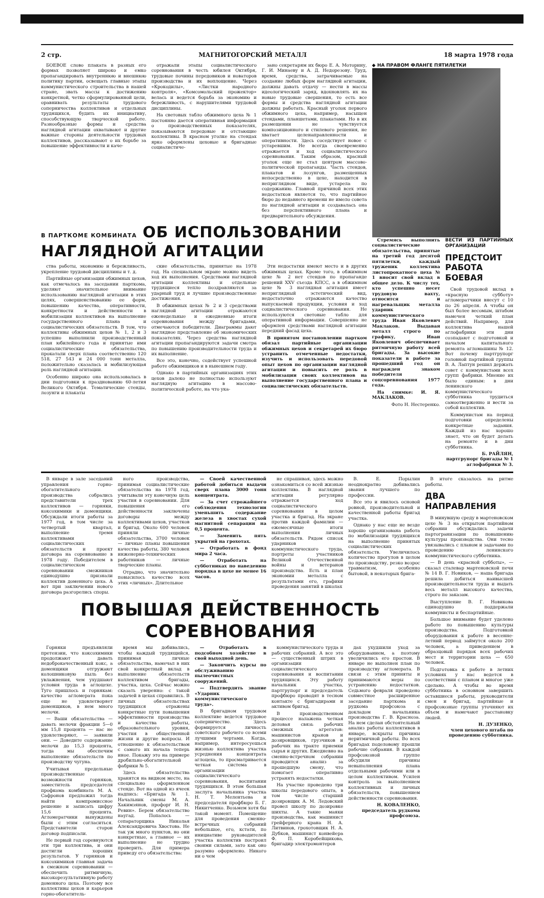2 стр. МАГНИТОГОРСКИЙ МЕТАЛЛ 18 марта 1978 года
БОЕВОЕ слово плаката в разных его формах позволяет широко и емко пропагандировать внутреннюю и внешнюю политику партии, освещать главные этапы коммунистического строительства в нашей стране, звать массы к достижению конкретной, четко сформулированной цели, оравнивать результаты трудового соперничества коллективов и отдельных трудящихся, будить их инициативу, способствующую творческой работе. Разнообразные формы и средства наглядной агитации охватывают и другие важные стороны деятельности трудовых коллективов, рассказывают о их борьбе за повышение эффективности и каче-
отражали этапы социалистического соревнования в честь юбилея Октября, трудовые почины передовиков и новаторов производства и их воплощение. Через «Крокодилы», «Листки народного контроля», «Комсомольский прожектор» велась и ведется борьба за экономию и бережливость, с нарушителями трудовой дисциплины.
На световых табло обжимного цеха № 1 постоянно дается оперативная информация о производственных показателях, показываются передовые и отстающие коллективы. В красном уголке на стендах ярко оформлены цеховые и бригадные социалистиче-
зано секретарям их бюро Е. А. Моторину, Г. И. Минаеву и А. Д. Недорезову. Труд, время, средства, затрачиваемые на создание любых форм наглядной агитации, должны давать отдачу — нести в массы идеологический заряд, вдохновлять их на новые трудовые свершения, то есть все формы и средства наглядной агитации должны работать. Красный уголок первого обжимного цеха, например, насыщен стендами, планшетами, плакатами. Но в их размещении не чувствуется композиционного и стилевого решения, не хватает целенаправленности и оперативности. Здесь соседствует новое с устаревшим. Не всегда своевременно отражается и ход социалистического соревнования. Таким образом, красный уголок еще не стал центром массово-политической пропаганды. Часть стендов, плакатов и лозунгов, размещенных непосредственно в цехе, находится в непригл­ядном виде, устарела по содержанию. Главной причиной всех этих недостатков является то, что партийное бюро до недавнего времени не имело совета по наглядной агитации и создавалась она без перспективного плана и предварительного обсуждения.
В ПАРТКОМЕ КОМБИНАТА ОБ ИСПОЛЬЗОВАНИИ
НАГЛЯДНОЙ АГИТАЦИИ
ства работы, экономию и бережливость, укрепление трудовой дисциплины и т. д.
Партийные организации обжимных цехов, как отмечалось на заседании парткома, уделяют значительное внимание использованию наглядной агитации в этих целях, совершенствованию ее форм, повышению качества, оперативности, конкретности и действенности в мобилизации коллективов на выполнение государственного плана и социалистических обязательств. В том, что коллективы обжимных цехов № 1, 2 и 3 успешно выполнили производственный план юбилейного года и принятые ими социалистические обязательства, прокатали сверх плана соответственно 120 518, 27 543 и 24 000 тонн металла, положительно сказалась и мобилизующая роль наглядной агитации.
Особенно широко она использовалась в дни подготовки к празднованию 60-летия Великого Октября. Тематические стенды, лозунги и плакаты
ские обязательства, принятые на 1978 год. На специальном экране можно видеть ход их выполнения. Средствами наглядной агитации коллективы и отдельные трудящиеся тепло поздравляются за ударный труд и лучшие производственные достижения.
В обжимных цехах № 2 и 3 средствами наглядной агитации отражаются еженедельные и ежедневные итоги соревнования между бригадами, отмечаются победители. Диаграммы дают наглядное представление об экономических показателях. Через средства наглядной агитации пропагандируются задачи смотра по повышению производительности труда и их выполнение.
Все это, конечно, содействует успешной работе обжимщиков и в нынешнем году.
Однако в партийных организациях этих цехов далеко не полностью используют наглядную агитацию в массово-политической работе, на что ука-
Эти недостатки имеют место и в других обжимных цехах. Кроме того, в обжимном цехе № 2 нет стендов по пропаганде решений XXV съезда КПСС, а в обжимном цехе № 3 наглядная агитация имеет непригл­ядный эстетический вид, недостаточно отражаются качество выпускаемой продукции, условия и ход социалистического соревнования. Не используются световые табло для оперативной информации. Совершенно не оформлен средствами наглядной агитации передний фасад цеха.
В принятом постановлении партком обязал партийные организации обжимных цехов и секретарей их бюро устранить отмеченные недостатки, изучить и использовать передовой опыт цехов по организации наглядной агитации и повысить ее роль в мобилизации своих коллективов на выполнение государственного плана и социалистических обязательств.
◆ НА ПРАВОМ ФЛАНГЕ ПЯТИЛЕТКИ
Стремясь выполнить социалистические обязательства, принятые на третий год десятой пятилетки, каждый труженик коллектива листопрокатного цеха № 1 вносит свой вклад в общее дело. К числу тех, кто успешно несет трудовую вахту, относится и нагревальщик металла ударник коммунистического труда Иван Яковлевич Маклаков. Выдавая металл строго по графику, Иван Яковлевич обеспечивает ритмичную работу всей бригады. За высокие показатели в работе за прошедший год он награжден знаком победителя соцсоревнования 1977 года.
На снимке: И. Я. МАКЛАКОВ.
Фото Н. Нестеренко.
ВЕСТИ ИЗ ПАРТИЙНЫХ ОРГАНИЗАЦИЙ
ПРЕДСТОИТ РАБОТА БОЕВАЯ
Свой трудовой вклад в «красную субботу» агломератчики внесут с 10 по 26 апреля. А чтобы он был более весомым, штабом намечен четкий план действий. Например, для коллектива нашей аглофабрики эти дни созпадают с подготовкой и началом капитального ремонта агломашины № 12. Вот почему партгрупорг головной партийной группы В. А. Лаптун решил держать совет с коммунистами всех групп фабрики. Мнение их было единым: в дни ленинского коммунистического субботника трудиться самоотверженно и вести за собой коллектив.
Коммунистам на период подготовки определены конкретные задания. Каждый из нас хорошо знает, что он будет делать на ремонте и в дни субботника.
Б. РАЙЛЯН,
партгрупорг бригады № 1 аглофабрики № 3.
В январе в зале заседаний управления горно-обогатительного производства собрались представители трех коллективов — горняки, коксохимики и доменщики. Обсуждали итоги работы за 1977 год, в том числе за четвертый квартал, выполнение тремя коллективами социалистических обязательств и проект договора на соревнование в 1978 году. Победителем в социалистическом соревновании смежников единодушно признали коллектив доменного цеха. А вот при заключении нового договора разгорелись споры.
ного производства, принимая социалистические обязательства на 1978 год, учитывали эту конечную цель участия в соревновании. Для повышения его действенности заключены договоры между коллективами цехов, участков и бригад. Около 600 человек приняли личные обязательства, 3700 человек — личные планы повышения качества работы, 380 человек инженерно-технических работников — личные творческие планы.
Отрадно, что значительно повысилось качество всех этих «личных». Длительное
— Своей качественной работой добиться выдачи сверх плана 3000 тонн концентрата.
— За счет строжайшего соблюдения технологии уменьшить содержание железа в хвостах сухой магнитной сепарации на 0,5 процента.
— Заменить пять укрытий на грохотах.
— Отработать в фонд мира 2 часа.
— Отработать на субботниках по наведению порядка в цехе не менее 16 часов.
не спрашивая, здесь можно ознакомиться со всей жизнью коллектива. В наглядной агитации регулярно отражается ход социалистического соревнования в целом участка и бригад. На экране против каждой фамилии — ежемесячные итоги выполнения личных обязательств. Рядом список ударников коммунистического труда, портреты участников Великой Отечественной войны и ветеранов производства. Есть и план экономии металла с результатами его, графики проведения занятий в школах
В. Е. Порылин неоднократно добивались звания лучшего по профессии.
Все это и явилось основой ровной, производительной и качественной работы бригад участка.
Однако у нас еще не везде хорошо организована работа по мобилизации трудящихся на выполнение принятых социалистических обязательств. Увеличилось количество прогулов в целом по производству, резко возрос травматизм, особенно бытовой, в некоторых брига-
ПОВЫШАЯ ДЕЙСТВЕННОСТЬ СОРЕВНОВАНИЯ
Горняки предъявляли претензии, что коксохимики продолжают давать недоброкачественный кокс, а доменщики отгружают колошниковую пыль без увлажнения, чем ухудшают условия труда в аглоцехе. Туго пришлось и горнякам: качество агломерата пока еще не удовлетворяет доменщиков, в нем много мелочи.
— Ваши обязательства — давать мелочи фракции 5—0 мм 15,8 процента — нас не удовлетворяют, — заявили они. — Доведите содержание мелочи до 15,3 процента, тогда мы обеспечим выполнение обязательств по производству чугуна.
Учитывая предельные производственные возможности горняков, заместитель председателя профкома комбината М. А. Сафронов предложил тогда найти компромиссное решение и записать цифру 15,6 процента. Агломератчики вынуждены были с этим согласиться. Представители сторон договор подписали.
Не первый год соревнуются эти три коллектива, и они достигли хороших результатов. У горняков и коксохимиков главная задача в смежном соревновании — обеспечить ритмичную, высокорезультативную работу доменного цеха. Поэтому все коллективы цехов и карьеров горно-обогатитель-
время мы добивались, чтобы каждый трудящийся, принимая личные обязательства, намечал в них свой конкретный вклад в выполнение обязательств коллективом бригады, участка, цеха. Сейчас можно сказать уверенно: с такой задачей в цехах справились. В личных обязательствах трудящихся отражены конкретные пути повышения эффективности производства и качества работы, образовательного уровня, участия в общественной жизни и другие вопросы. И отношение к обязательствам с самого их начала теперь иное. Покажу это на примере дробильно-обогатительной фабрики № 5.
Здесь обязательства хранятся на видном месте, на специально оформленном стенде. Вот на одной из ячеек надпись: «Бригада № 1. Начальник смены М. А. Хакимзянов, профорг И. Н. Ревин». Берем обязательство наугад. Попалось — сепараторщика Николая Александровича Хвостова. Не так уж много пунктов, но они конкретные, а главное — их выполнение не трудно проверить. Для примера приведу его обязательства:
— Отработать в подсобном хозяйстве в свой выходной день.
— Закончить курсы по обслуживанию пылеочистных сооружений.
— Подтвердить звание «Ударник коммунистического труда».
В бригадном трудовом коллективе ведется трудовое соперничество. Здесь формируется личность советского рабочего со всеми лучшими чертами. Когда, например, интересуешься жизнью коллектива участка усреднения концентрата аглоцеха, то просматривается четкая система в организации социалистического соревнования, воспитании трудящихся. В этом большая заслуга начальника участка Н. Т. Мелентьева и председателя профбюро Б. Г. Никитченко. Возьмем хотя бы такой момент. Помещение для проведения сменно-встречных собраний небольшое, его, кстати, по инициативе руководителей участка коллектив построил своими силами, зато как оно разумно оформлено. Никого ни о чем
коммунистического труда и рабочих собраний. А все это — существенный штрих в организации социалистического соревнования и воспитании трудящихся. Эту работу начальник участка, партгрупорг и председатель профбюро проводят в тесном контакте с бригадирами и активом бригад.
В производственном процессе налажена четкая деловая связь рабочих смежных агрегатов: машинистов кранов и дозировщиков, грузчиков и рабочих на тракте приемки сырья и других. Ежедневно на сменно-встречном собрании проводится анализ за прошедшую смену, что помогает оперативно устранять недостатки.
На участке проведено три школы передового опыта, в том числе старший дозировщик А. М. Ледовский провел школу по дозировке шихты. А такие маяки производства, как машинист грейферного крана Н. А. Литвинов, грохотовщик Н. А. Дубков, машинист конвейера Ф. П. Коробейщикова, бригадир электромонтеров
дах ухудшили уход за оборудованием, а поэтому увеличились его простои. В январе не выполнен план по производству агломерата. В связи с этим приняты и принимаются меры по устранению недостатков. Седьмого февраля проведено совместное расширенное заседание парткома и рудкома профсоюза с докладом начальника производства Г. В. Красноза. На нем сделан обстоятельный анализ работы коллективов в январе, вскрыты причины неритмичной работы. Во всех бригадах поделовому прошли рабочие собрания. В каждой профсоюзной группе обсудили причины невыполнения плана отдельными рабочими или в целом коллективом. Усилен контроль за выполнением коллективных и личных обязательств, повышением действенности соревнования.
Н. КОВАЛЕНКО,
председатель рудкома профсоюза.
В итоге сказалось на ритме работы.
ДВА НАПРАВЛЕНИЯ
В минувшую среду в мартеновском цехе № 3 на открытом партийном собрании обсуждались задачи партогранизации по повышению культуры производства. Они тесно увязывались с планом и задачами по проведению ленинского коммунистического субботника.
— В день «красной субботы», — сказал сталевар мартеновской печи № 14 В. Г. Новиков, — наша бригада решила добиться наивысшей производительности труда и выдать весь металл высокого качества, строго по заказам.
Выступление В. Г. Новикова единодушно поддержали коммунисты и беспартийные.
Большое внимание будет уделено работе по повышению культуры производства. Подготовкой оборудования к работе в весенне-летний период займутся около 200 человек, а приведением в образцовый порядок всех рабочих мест и территории цеха — 650 человек.
Подготовка к работе в летних условиях у нас ведется в соответствии с планом и многое уже сделано. А чтобы во время субботника в основном завершить оставшиеся работы, руководители смен и бригад, партийные и профсоюзные группы уточняют их объем и намечают расстановку людей.
Н. ДУЗЕНКО,
член цехового штаба по проведению субботника.